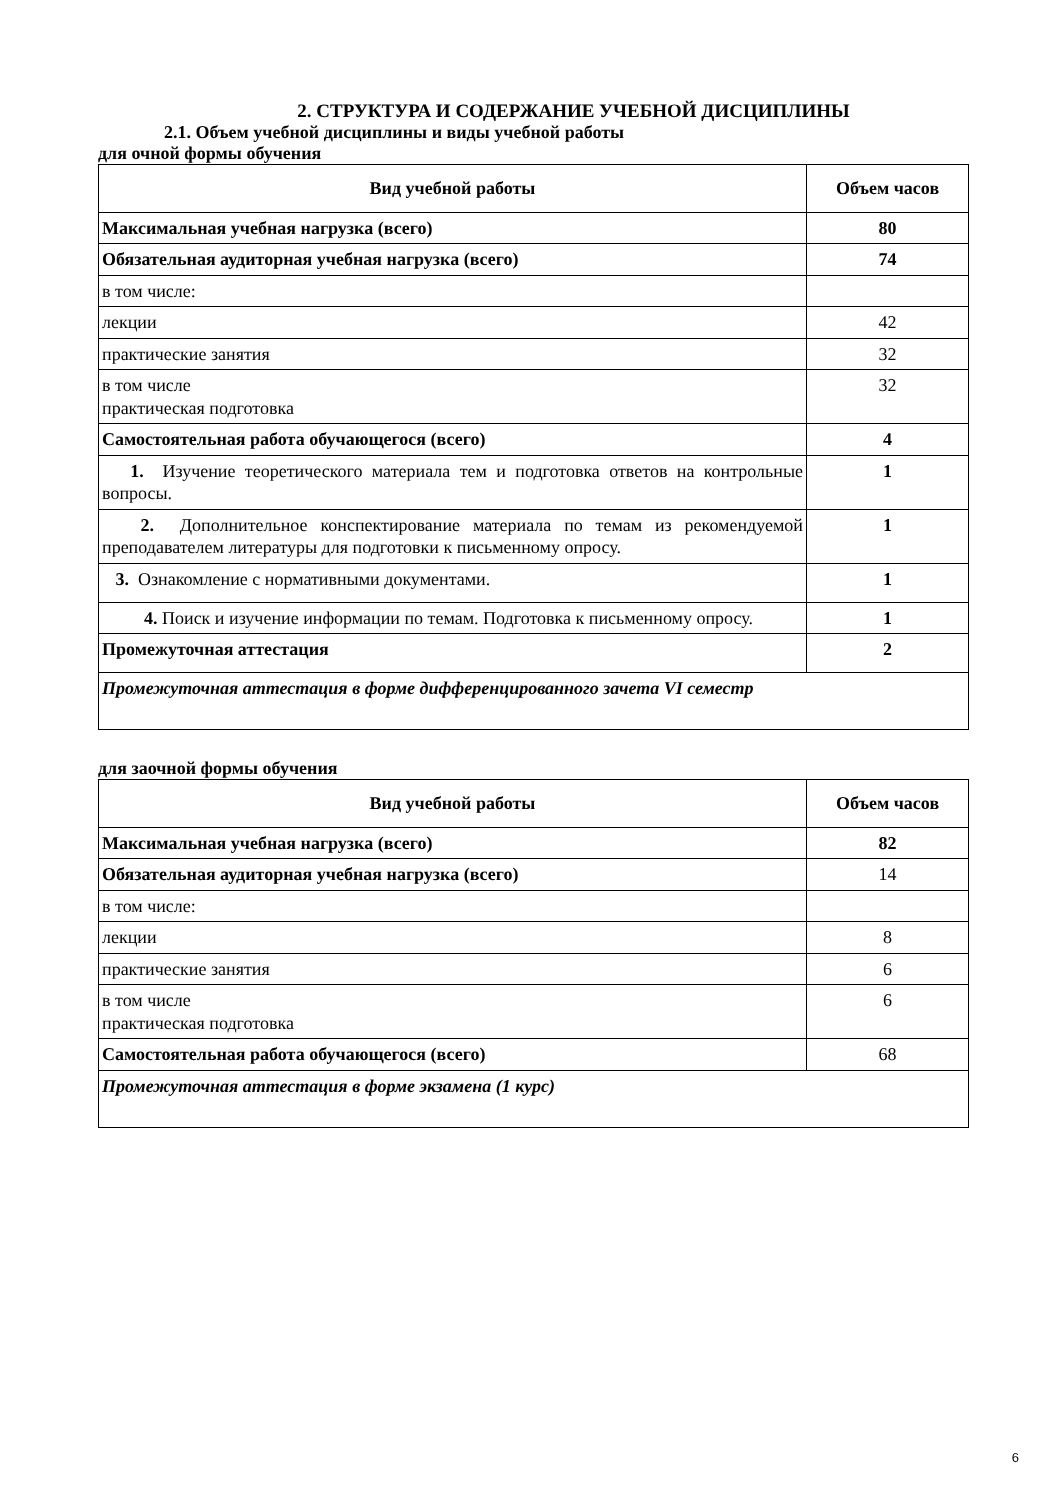2. СТРУКТУРА И СОДЕРЖАНИЕ УЧЕБНОЙ ДИСЦИПЛИНЫ
2.1. Объем учебной дисциплины и виды учебной работы
для очной формы обучения
| Вид учебной работы | Объем часов |
| --- | --- |
| Максимальная учебная нагрузка (всего) | 80 |
| Обязательная аудиторная учебная нагрузка (всего) | 74 |
| в том числе: | |
| лекции | 42 |
| практические занятия | 32 |
| в том числе практическая подготовка | 32 |
| Самостоятельная работа обучающегося (всего) | 4 |
| 1. Изучение теоретического материала тем и подготовка ответов на контрольные вопросы. | 1 |
| 2. Дополнительное конспектирование материала по темам из рекомендуемой преподавателем литературы для подготовки к письменному опросу. | 1 |
| 3. Ознакомление с нормативными документами. | 1 |
| 4. Поиск и изучение информации по темам. Подготовка к письменному опросу. | 1 |
| Промежуточная аттестация | 2 |
| Промежуточная аттестация в форме дифференцированного зачета VI семестр | |
для заочной формы обучения
| Вид учебной работы | Объем часов |
| --- | --- |
| Максимальная учебная нагрузка (всего) | 82 |
| Обязательная аудиторная учебная нагрузка (всего) | 14 |
| в том числе: | |
| лекции | 8 |
| практические занятия | 6 |
| в том числе практическая подготовка | 6 |
| Самостоятельная работа обучающегося (всего) | 68 |
| Промежуточная аттестация в форме экзамена (1 курс) | |
6